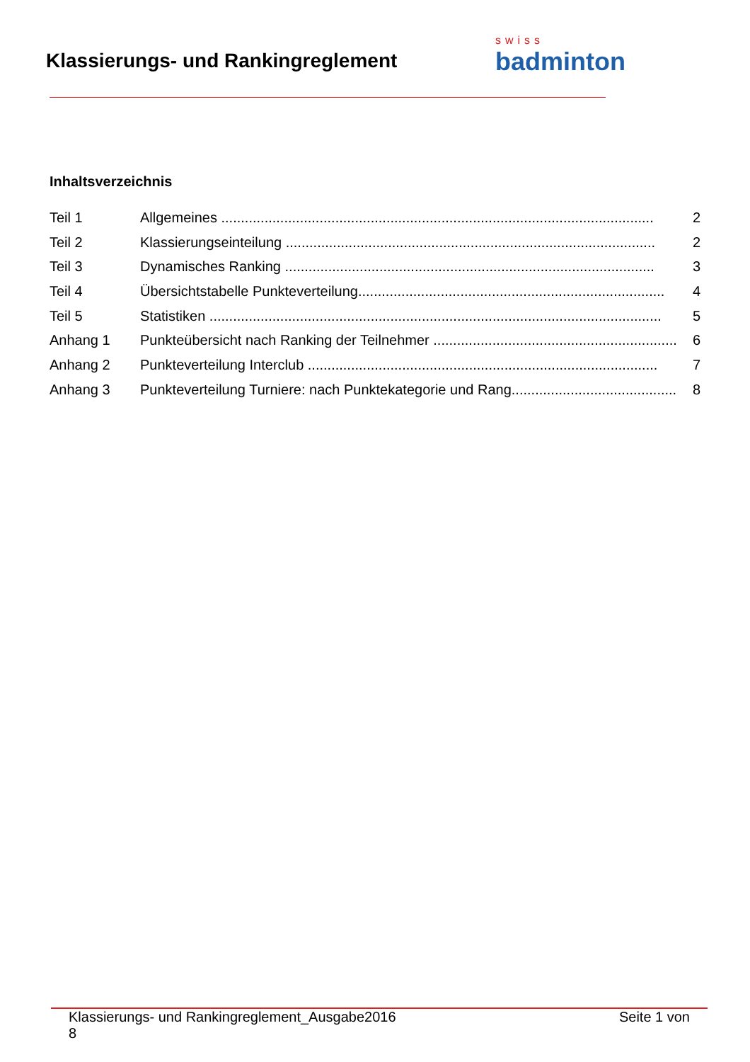Klassierungs- und Rankingreglement
swiss
badminton
Inhaltsverzeichnis
Teil 1 Allgemeines .............................................................................................................. 2
Teil 2 Klassierungseinteilung .............................................................................................. 2
Teil 3 Dynamisches Ranking .............................................................................................. 3
Teil 4 Übersichtstabelle Punkteverteilung.............................................................................. 4
Teil 5 Statistiken ................................................................................................................... 5
Anhang 1 Punkteübersicht nach Ranking der Teilnehmer .............................................................. 6
Anhang 2 Punkteverteilung Interclub ......................................................................................... 7
Anhang 3 Punkteverteilung Turniere: nach Punktekategorie und Rang.......................................... 8
Klassierungs- und Rankingreglement_Ausgabe2016
8 Seite 1 von